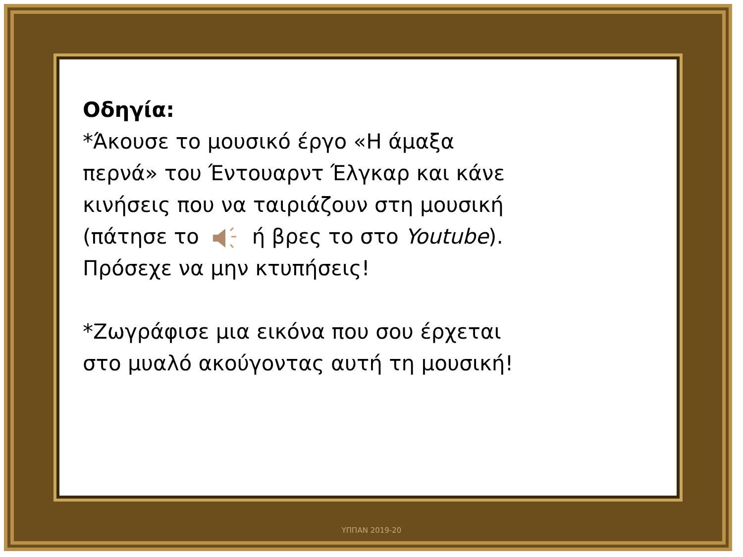Οδηγία:
*Άκουσε το μουσικό έργο «Η άμαξα
περνά» του Έντουαρντ Έλγκαρ και κάνε
κινήσεις που να ταιριάζουν στη μουσική
(πάτησε το ή βρες το στο Youtube).
Πρόσεχε να μην κτυπήσεις!
*Ζωγράφισε μια εικόνα που σου έρχεται
στο μυαλό ακούγοντας αυτή τη μουσική!
ΥΠΠΑΝ 2019-20